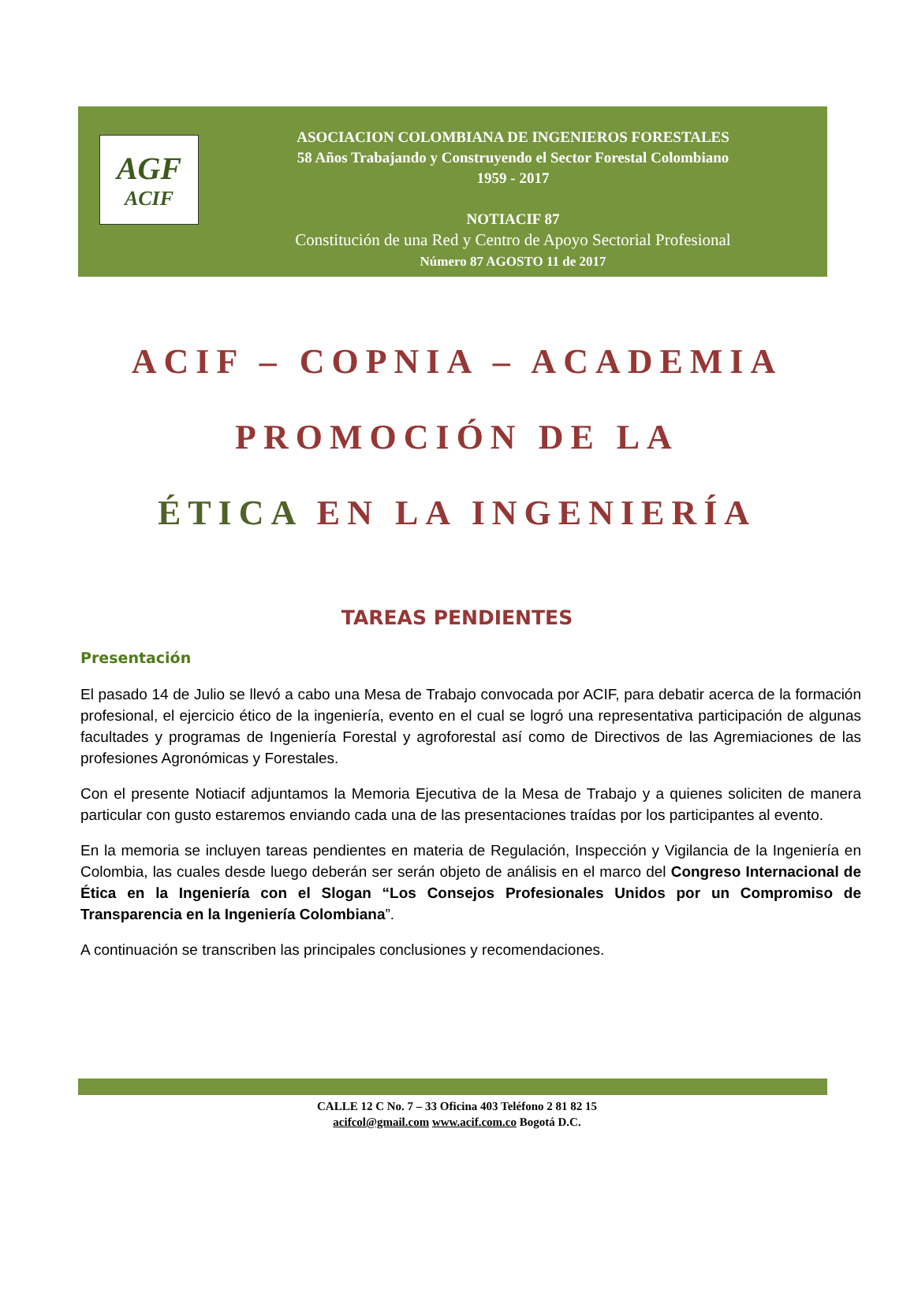AGF
ACIF
ASOCIACION COLOMBIANA DE INGENIEROS FORESTALES
58 Años Trabajando y Construyendo el Sector Forestal Colombiano
1959 - 2017
NOTIACIF 87
Constitución de una Red y Centro de Apoyo Sectorial Profesional
Número 87 AGOSTO 11 de 2017
ACIF – COPNIA – ACADEMIA
PROMOCIÓN DE LA
ÉTICA EN LA INGENIERÍA
TAREAS PENDIENTES
Presentación
El pasado 14 de Julio se llevó a cabo una Mesa de Trabajo convocada por ACIF, para debatir acerca de la formación profesional, el ejercicio ético de la ingeniería, evento en el cual se logró una representativa participación de algunas facultades y programas de Ingeniería Forestal y agroforestal así como de Directivos de las Agremiaciones de las profesiones Agronómicas y Forestales.
Con el presente Notiacif adjuntamos la Memoria Ejecutiva de la Mesa de Trabajo y a quienes soliciten de manera particular con gusto estaremos enviando cada una de las presentaciones traídas por los participantes al evento.
En la memoria se incluyen tareas pendientes en materia de Regulación, Inspección y Vigilancia de la Ingeniería en Colombia, las cuales desde luego deberán ser serán objeto de análisis en el marco del Congreso Internacional de Ética en la Ingeniería con el Slogan “Los Consejos Profesionales Unidos por un Compromiso de Transparencia en la Ingeniería Colombiana”.
A continuación se transcriben las principales conclusiones y recomendaciones.
CALLE 12 C No. 7 – 33 Oficina 403 Teléfono 2 81 82 15
acifcol@gmail.com www.acif.com.co Bogotá D.C.